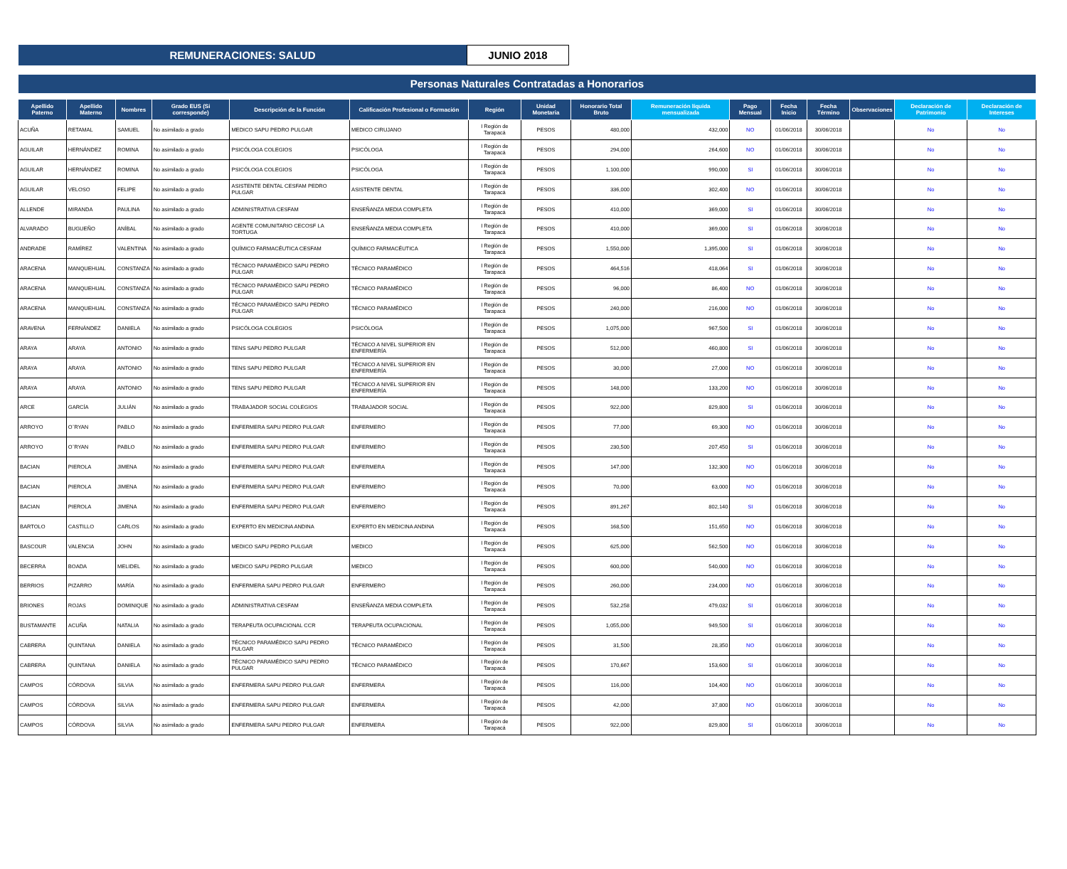REMUNERACIONES: SALUD JUNIO 2018
Personas Naturales Contratadas a Honorarios
| Apellido Paterno | Apellido Materno | Nombres | Grado EUS (Si corresponde) | Descripción de la Función | Calificación Profesional o Formación | Región | Unidad Monetaria | Honorario Total Bruto | Remuneración líquida mensualizada | Pago Mensual | Fecha Inicio | Fecha Término | Observaciones | Declaración de Patrimonio | Declaración de Intereses |
| --- | --- | --- | --- | --- | --- | --- | --- | --- | --- | --- | --- | --- | --- | --- | --- |
| ACUÑA | RETAMAL | SAMUEL | No asimilado a grado | MEDICO SAPU PEDRO PULGAR | MEDICO CIRUJANO | I Región de Tarapacá | PESOS | 480,000 | 432,000 | NO | 01/06/2018 | 30/06/2018 | | No | No |
| AGUILAR | HERNÁNDEZ | ROMINA | No asimilado a grado | PSICÓLOGA COLEGIOS | PSICÓLOGA | I Región de Tarapacá | PESOS | 294,000 | 264,600 | NO | 01/06/2018 | 30/06/2018 | | No | No |
| AGUILAR | HERNÁNDEZ | ROMINA | No asimilado a grado | PSICÓLOGA COLEGIOS | PSICÓLOGA | I Región de Tarapacá | PESOS | 1,100,000 | 990,000 | SI | 01/06/2018 | 30/06/2018 | | No | No |
| AGUILAR | VELOSO | FELIPE | No asimilado a grado | ASISTENTE DENTAL CESFAM PEDRO PULGAR | ASISTENTE DENTAL | I Región de Tarapacá | PESOS | 336,000 | 302,400 | NO | 01/06/2018 | 30/06/2018 | | No | No |
| ALLENDE | MIRANDA | PAULINA | No asimilado a grado | ADMINISTRATIVA CESFAM | ENSEÑANZA MEDIA COMPLETA | I Región de Tarapacá | PESOS | 410,000 | 369,000 | SI | 01/06/2018 | 30/06/2018 | | No | No |
| ALVARADO | BUGUEÑO | ANÍBAL | No asimilado a grado | AGENTE COMUNITARIO CECOSF LA TORTUGA | ENSEÑANZA MEDIA COMPLETA | I Región de Tarapacá | PESOS | 410,000 | 369,000 | SI | 01/06/2018 | 30/06/2018 | | No | No |
| ANDRADE | RAMÍREZ | VALENTINA | No asimilado a grado | QUÍMICO FARMACÉUTICA CESFAM | QUÍMICO FARMACÉUTICA | I Región de Tarapacá | PESOS | 1,550,000 | 1,395,000 | SI | 01/06/2018 | 30/06/2018 | | No | No |
| ARACENA | MANQUEHUAL | CONSTANZA | No asimilado a grado | TÉCNICO PARAMÉDICO SAPU PEDRO PULGAR | TÉCNICO PARAMÉDICO | I Región de Tarapacá | PESOS | 464,516 | 418,064 | SI | 01/06/2018 | 30/06/2018 | | No | No |
| ARACENA | MANQUEHUAL | CONSTANZA | No asimilado a grado | TÉCNICO PARAMÉDICO SAPU PEDRO PULGAR | TÉCNICO PARAMÉDICO | I Región de Tarapacá | PESOS | 96,000 | 86,400 | NO | 01/06/2018 | 30/06/2018 | | No | No |
| ARACENA | MANQUEHUAL | CONSTANZA | No asimilado a grado | TÉCNICO PARAMÉDICO SAPU PEDRO PULGAR | TÉCNICO PARAMÉDICO | I Región de Tarapacá | PESOS | 240,000 | 216,000 | NO | 01/06/2018 | 30/06/2018 | | No | No |
| ARAVENA | FERNÁNDEZ | DANIELA | No asimilado a grado | PSICÓLOGA COLEGIOS | PSICÓLOGA | I Región de Tarapacá | PESOS | 1,075,000 | 967,500 | SI | 01/06/2018 | 30/06/2018 | | No | No |
| ARAYA | ARAYA | ANTONIO | No asimilado a grado | TENS SAPU PEDRO PULGAR | TÉCNICO A NIVEL SUPERIOR EN ENFERMERÍA | I Región de Tarapacá | PESOS | 512,000 | 460,800 | SI | 01/06/2018 | 30/06/2018 | | No | No |
| ARAYA | ARAYA | ANTONIO | No asimilado a grado | TENS SAPU PEDRO PULGAR | TÉCNICO A NIVEL SUPERIOR EN ENFERMERÍA | I Región de Tarapacá | PESOS | 30,000 | 27,000 | NO | 01/06/2018 | 30/06/2018 | | No | No |
| ARAYA | ARAYA | ANTONIO | No asimilado a grado | TENS SAPU PEDRO PULGAR | TÉCNICO A NIVEL SUPERIOR EN ENFERMERÍA | I Región de Tarapacá | PESOS | 148,000 | 133,200 | NO | 01/06/2018 | 30/06/2018 | | No | No |
| ARCE | GARCÍA | JULIÁN | No asimilado a grado | TRABAJADOR SOCIAL COLEGIOS | TRABAJADOR SOCIAL | I Región de Tarapacá | PESOS | 922,000 | 829,800 | SI | 01/06/2018 | 30/06/2018 | | No | No |
| ARROYO | O¨RYAN | PABLO | No asimilado a grado | ENFERMERA SAPU PEDRO PULGAR | ENFERMERO | I Región de Tarapacá | PESOS | 77,000 | 69,300 | NO | 01/06/2018 | 30/06/2018 | | No | No |
| ARROYO | O¨RYAN | PABLO | No asimilado a grado | ENFERMERA SAPU PEDRO PULGAR | ENFERMERO | I Región de Tarapacá | PESOS | 230,500 | 207,450 | SI | 01/06/2018 | 30/06/2018 | | No | No |
| BACIAN | PIEROLA | JIMENA | No asimilado a grado | ENFERMERA SAPU PEDRO PULGAR | ENFERMERA | I Región de Tarapacá | PESOS | 147,000 | 132,300 | NO | 01/06/2018 | 30/06/2018 | | No | No |
| BACIAN | PIEROLA | JIMENA | No asimilado a grado | ENFERMERA SAPU PEDRO PULGAR | ENFERMERO | I Región de Tarapacá | PESOS | 70,000 | 63,000 | NO | 01/06/2018 | 30/06/2018 | | No | No |
| BACIAN | PIEROLA | JIMENA | No asimilado a grado | ENFERMERA SAPU PEDRO PULGAR | ENFERMERO | I Región de Tarapacá | PESOS | 891,267 | 802,140 | SI | 01/06/2018 | 30/06/2018 | | No | No |
| BARTOLO | CASTILLO | CARLOS | No asimilado a grado | EXPERTO EN MEDICINA ANDINA | EXPERTO EN MEDICINA ANDINA | I Región de Tarapacá | PESOS | 168,500 | 151,650 | NO | 01/06/2018 | 30/06/2018 | | No | No |
| BASCOUR | VALENCIA | JOHN | No asimilado a grado | MEDICO SAPU PEDRO PULGAR | MEDICO | I Región de Tarapacá | PESOS | 625,000 | 562,500 | NO | 01/06/2018 | 30/06/2018 | | No | No |
| BECERRA | BOADA | MELIDEL | No asimilado a grado | MEDICO SAPU PEDRO PULGAR | MEDICO | I Región de Tarapacá | PESOS | 600,000 | 540,000 | NO | 01/06/2018 | 30/06/2018 | | No | No |
| BERRIOS | PIZARRO | MARÍA | No asimilado a grado | ENFERMERA SAPU PEDRO PULGAR | ENFERMERO | I Región de Tarapacá | PESOS | 260,000 | 234,000 | NO | 01/06/2018 | 30/06/2018 | | No | No |
| BRIONES | ROJAS | DOMINIQUE | No asimilado a grado | ADMINISTRATIVA CESFAM | ENSEÑANZA MEDIA COMPLETA | I Región de Tarapacá | PESOS | 532,258 | 479,032 | SI | 01/06/2018 | 30/06/2018 | | No | No |
| BUSTAMANTE | ACUÑA | NATALIA | No asimilado a grado | TERAPEUTA OCUPACIONAL CCR | TERAPEUTA OCUPACIONAL | I Región de Tarapacá | PESOS | 1,055,000 | 949,500 | SI | 01/06/2018 | 30/06/2018 | | No | No |
| CABRERA | QUINTANA | DANIELA | No asimilado a grado | TÉCNICO PARAMÉDICO SAPU PEDRO PULGAR | TÉCNICO PARAMÉDICO | I Región de Tarapacá | PESOS | 31,500 | 28,350 | NO | 01/06/2018 | 30/06/2018 | | No | No |
| CABRERA | QUINTANA | DANIELA | No asimilado a grado | TÉCNICO PARAMÉDICO SAPU PEDRO PULGAR | TÉCNICO PARAMÉDICO | I Región de Tarapacá | PESOS | 170,667 | 153,600 | SI | 01/06/2018 | 30/06/2018 | | No | No |
| CAMPOS | CÓRDOVA | SILVIA | No asimilado a grado | ENFERMERA SAPU PEDRO PULGAR | ENFERMERA | I Región de Tarapacá | PESOS | 116,000 | 104,400 | NO | 01/06/2018 | 30/06/2018 | | No | No |
| CAMPOS | CÓRDOVA | SILVIA | No asimilado a grado | ENFERMERA SAPU PEDRO PULGAR | ENFERMERA | I Región de Tarapacá | PESOS | 42,000 | 37,800 | NO | 01/06/2018 | 30/06/2018 | | No | No |
| CAMPOS | CÓRDOVA | SILVIA | No asimilado a grado | ENFERMERA SAPU PEDRO PULGAR | ENFERMERA | I Región de Tarapacá | PESOS | 922,000 | 829,800 | SI | 01/06/2018 | 30/06/2018 | | No | No |